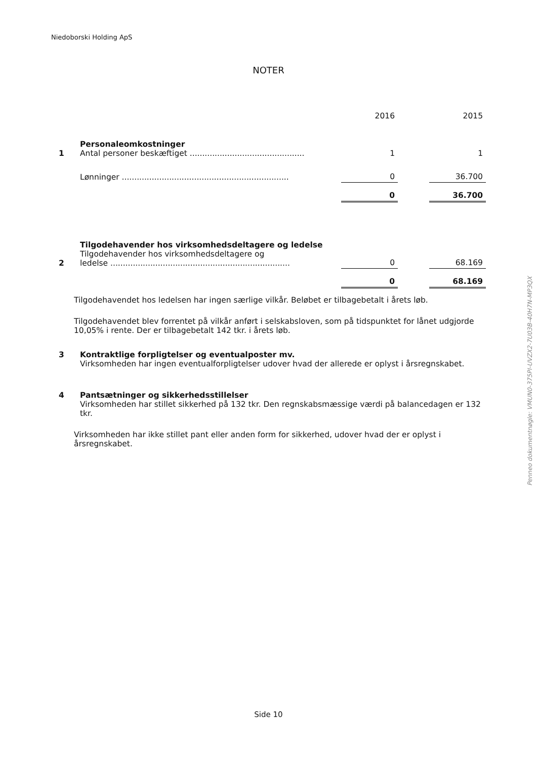Niedoborski Holding ApS
NOTER
| | | 2016 | | 2015 |
| 1 | Personaleomkostninger Antal personer beskæftiget .............................................. | 1 | | 1 |
| | Lønninger ................................................................... | 0 | | 36.700 |
| | | 0 | | 36.700 |
| 2 | Tilgodehavender hos virksomhedsdeltagere og ledelse Tilgodehavender hos virksomhedsdeltagere og ledelse ........................................................................ | 0 | | 68.169 |
| | | 0 | | 68.169 |
Tilgodehavendet hos ledelsen har ingen særlige vilkår. Beløbet er tilbagebetalt i årets løb.
Tilgodehavendet blev forrentet på vilkår anført i selskabsloven, som på tidspunktet for lånet udgjorde 10,05% i rente. Der er tilbagebetalt 142 tkr. i årets løb.
| 3 | Kontraktlige forpligtelser og eventualposter mv. Virksomheden har ingen eventualforpligtelser udover hvad der allerede er oplyst i årsregnskabet. |
| 4 | Pantsætninger og sikkerhedsstillelser Virksomheden har stillet sikkerhed på 132 tkr. Den regnskabsmæssige værdi på balancedagen er 132 tkr. |
Virksomheden har ikke stillet pant eller anden form for sikkerhed, udover hvad der er oplyst i årsregnskabet.
Penneo dokumentnøgle: VMUN0-375PI-UVZX2-7U03B-40H7N-MP3QX
Side 10